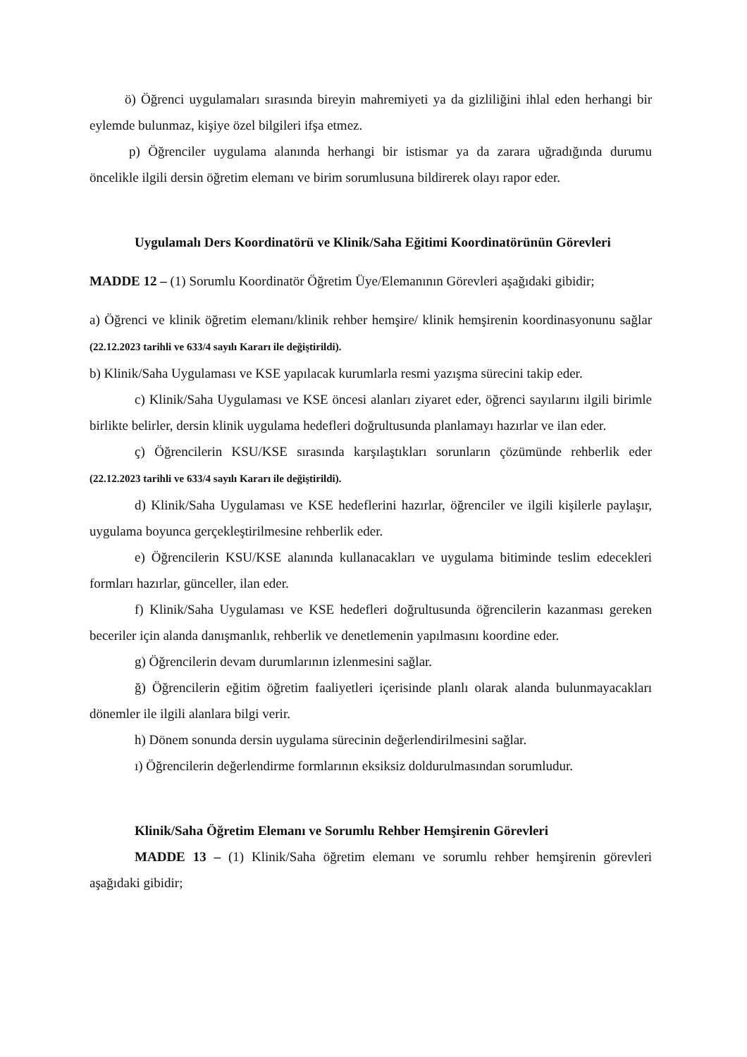ö) Öğrenci uygulamaları sırasında bireyin mahremiyeti ya da gizliliğini ihlal eden herhangi bir eylemde bulunmaz, kişiye özel bilgileri ifşa etmez.
p) Öğrenciler uygulama alanında herhangi bir istismar ya da zarara uğradığında durumu öncelikle ilgili dersin öğretim elemanı ve birim sorumlusuna bildirerek olayı rapor eder.
Uygulamalı Ders Koordinatörü ve Klinik/Saha Eğitimi Koordinatörünün Görevleri
MADDE 12 – (1) Sorumlu Koordinatör Öğretim Üye/Elemanının Görevleri aşağıdaki gibidir;
a) Öğrenci ve klinik öğretim elemanı/klinik rehber hemşire/ klinik hemşirenin koordinasyonunu sağlar (22.12.2023 tarihli ve 633/4 sayılı Kararı ile değiştirildi).
b) Klinik/Saha Uygulaması ve KSE yapılacak kurumlarla resmi yazışma sürecini takip eder.
c) Klinik/Saha Uygulaması ve KSE öncesi alanları ziyaret eder, öğrenci sayılarını ilgili birimle birlikte belirler, dersin klinik uygulama hedefleri doğrultusunda planlamayı hazırlar ve ilan eder.
ç) Öğrencilerin KSU/KSE sırasında karşılaştıkları sorunların çözümünde rehberlik eder (22.12.2023 tarihli ve 633/4 sayılı Kararı ile değiştirildi).
d) Klinik/Saha Uygulaması ve KSE hedeflerini hazırlar, öğrenciler ve ilgili kişilerle paylaşır, uygulama boyunca gerçekleştirilmesine rehberlik eder.
e) Öğrencilerin KSU/KSE alanında kullanacakları ve uygulama bitiminde teslim edecekleri formları hazırlar, günceller, ilan eder.
f) Klinik/Saha Uygulaması ve KSE hedefleri doğrultusunda öğrencilerin kazanması gereken beceriler için alanda danışmanlık, rehberlik ve denetlemenin yapılmasını koordine eder.
g) Öğrencilerin devam durumlarının izlenmesini sağlar.
ğ) Öğrencilerin eğitim öğretim faaliyetleri içerisinde planlı olarak alanda bulunmayacakları dönemler ile ilgili alanlara bilgi verir.
h) Dönem sonunda dersin uygulama sürecinin değerlendirilmesini sağlar.
ı) Öğrencilerin değerlendirme formlarının eksiksiz doldurulmasından sorumludur.
Klinik/Saha Öğretim Elemanı ve Sorumlu Rehber Hemşirenin Görevleri
MADDE 13 – (1) Klinik/Saha öğretim elemanı ve sorumlu rehber hemşirenin görevleri aşağıdaki gibidir;